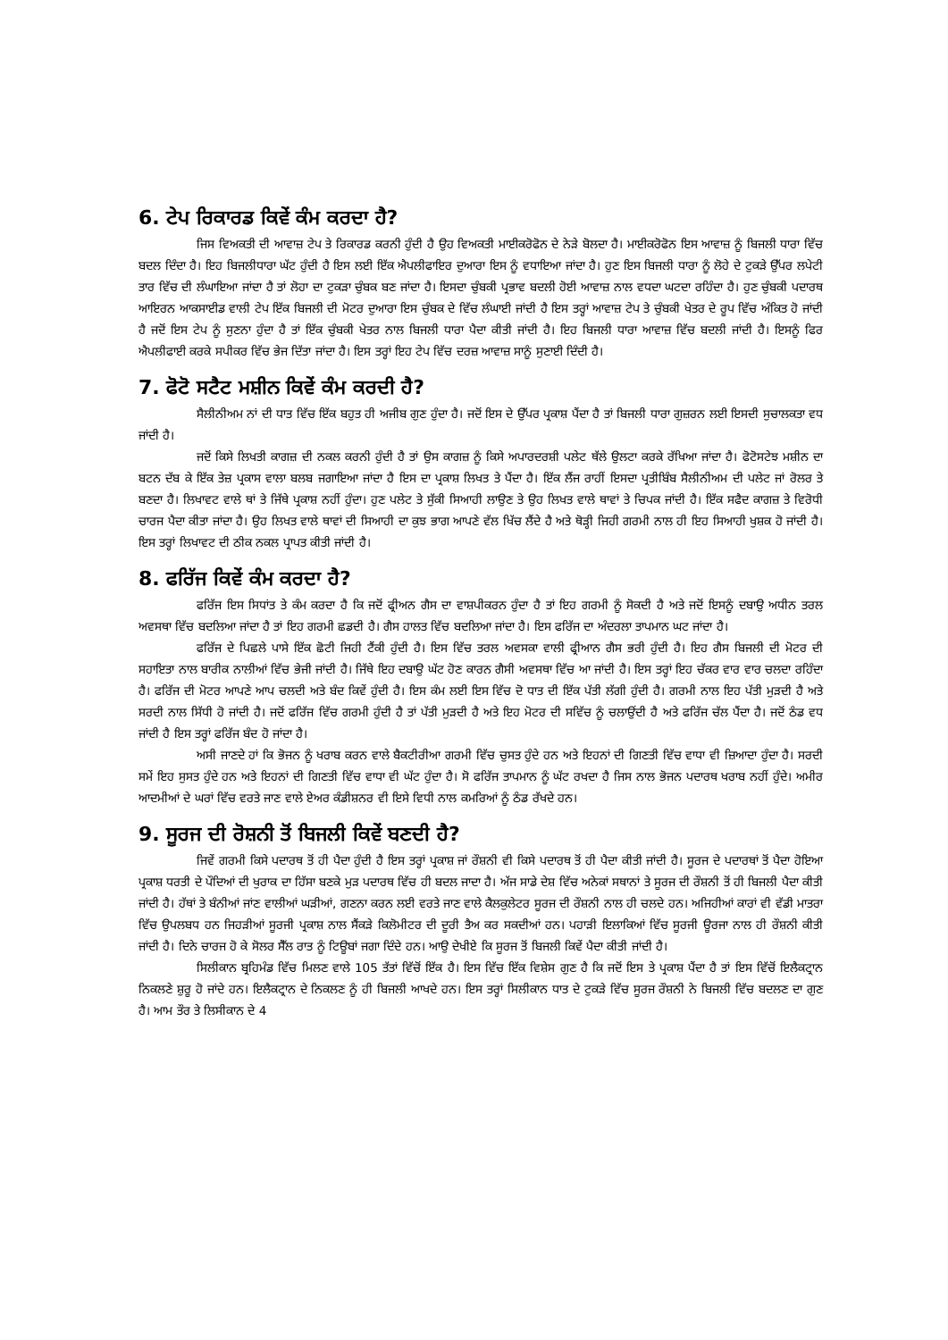6. ਟੇਪ ਰਿਕਾਰਡ ਕਿਵੇਂ ਕੰਮ ਕਰਦਾ ਹੈ?
ਜਿਸ ਵਿਅਕਤੀ ਦੀ ਆਵਾਜ਼ ਟੇਪ ਤੇ ਰਿਕਾਰਡ ਕਰਨੀ ਹੁੰਦੀ ਹੈ ਉਹ ਵਿਅਕਤੀ ਮਾਈਕਰੋਫੋਨ ਦੇ ਨੇੜੇ ਬੋਲਦਾ ਹੈ। ਮਾਈਕਰੋਫੋਨ ਇਸ ਆਵਾਜ਼ ਨੂੰ ਬਿਜਲੀ ਧਾਰਾ ਵਿੱਚ ਬਦਲ ਦਿੰਦਾ ਹੈ। ਇਹ ਬਿਜਲੀਧਾਰਾ ਘੱਟ ਹੁੰਦੀ ਹੈ ਇਸ ਲਈ ਇੱਕ ਐਪਲੀਫਾਇਰ ਦੁਆਰਾ ਇਸ ਨੂੰ ਵਧਾਇਆ ਜਾਂਦਾ ਹੈ। ਹੁਣ ਇਸ ਬਿਜਲੀ ਧਾਰਾ ਨੂੰ ਲੋਹੇ ਦੇ ਟੁਕੜੇ ਉੱਪਰ ਲਪੇਟੀ ਤਾਰ ਵਿੱਚ ਦੀ ਲੰਘਾਇਆ ਜਾਂਦਾ ਹੈ ਤਾਂ ਲੋਹਾ ਦਾ ਟੁਕੜਾ ਚੁੰਬਕ ਬਣ ਜਾਂਦਾ ਹੈ। ਇਸਦਾ ਚੁੰਬਕੀ ਪ੍ਰਭਾਵ ਬਦਲੀ ਹੋਈ ਆਵਾਜ਼ ਨਾਲ ਵਧਦਾ ਘਟਦਾ ਰਹਿੰਦਾ ਹੈ। ਹੁਣ ਚੁੰਬਕੀ ਪਦਾਰਥ ਆਇਰਨ ਆਕਸਾਈਡ ਵਾਲੀ ਟੇਪ ਇੱਕ ਬਿਜਲੀ ਦੀ ਮੋਟਰ ਦੁਆਰਾ ਇਸ ਚੁੰਬਕ ਦੇ ਵਿੱਚ ਲੰਘਾਈ ਜਾਂਦੀ ਹੈ ਇਸ ਤਰ੍ਹਾਂ ਆਵਾਜ਼ ਟੇਪ ਤੇ ਚੁੰਬਕੀ ਖੇਤਰ ਦੇ ਰੂਪ ਵਿੱਚ ਅੰਕਿਤ ਹੋ ਜਾਂਦੀ ਹੈ ਜਦੋਂ ਇਸ ਟੇਪ ਨੂੰ ਸੁਣਨਾ ਹੁੰਦਾ ਹੈ ਤਾਂ ਇੱਕ ਚੁੰਬਕੀ ਖੇਤਰ ਨਾਲ ਬਿਜਲੀ ਧਾਰਾ ਪੈਦਾ ਕੀਤੀ ਜਾਂਦੀ ਹੈ। ਇਹ ਬਿਜਲੀ ਧਾਰਾ ਆਵਾਜ਼ ਵਿੱਚ ਬਦਲੀ ਜਾਂਦੀ ਹੈ। ਇਸਨੂੰ ਫਿਰ ਐਪਲੀਫਾਈ ਕਰਕੇ ਸਪੀਕਰ ਵਿੱਚ ਭੇਜ ਦਿੱਤਾ ਜਾਂਦਾ ਹੈ। ਇਸ ਤਰ੍ਹਾਂ ਇਹ ਟੇਪ ਵਿੱਚ ਦਰਜ਼ ਆਵਾਜ਼ ਸਾਨੂੰ ਸੁਣਾਈ ਦਿੰਦੀ ਹੈ।
7. ਫੋਟੋ ਸਟੈਟ ਮਸ਼ੀਨ ਕਿਵੇਂ ਕੰਮ ਕਰਦੀ ਹੈ?
ਸੈਲੀਨੀਅਮ ਨਾਂ ਦੀ ਧਾਤ ਵਿੱਚ ਇੱਕ ਬਹੁਤ ਹੀ ਅਜੀਬ ਗੁਣ ਹੁੰਦਾ ਹੈ। ਜਦੋਂ ਇਸ ਦੇ ਉੱਪਰ ਪ੍ਰਕਾਸ਼ ਪੈਂਦਾ ਹੈ ਤਾਂ ਬਿਜਲੀ ਧਾਰਾ ਗੁਜ਼ਰਨ ਲਈ ਇਸਦੀ ਸੁਚਾਲਕਤਾ ਵਧ ਜਾਂਦੀ ਹੈ।
ਜਦੋਂ ਕਿਸੇ ਲਿਖਤੀ ਕਾਗਜ਼ ਦੀ ਨਕਲ ਕਰਨੀ ਹੁੰਦੀ ਹੈ ਤਾਂ ਉਸ ਕਾਗਜ਼ ਨੂੰ ਕਿਸੇ ਅਪਾਰਦਰਸ਼ੀ ਪਲੇਟ ਥੱਲੇ ਉਲਟਾ ਕਰਕੇ ਰੱਖਿਆ ਜਾਂਦਾ ਹੈ। ਫੋਟੋਸਟੇਝ ਮਸ਼ੀਨ ਦਾ ਬਟਨ ਦੱਬ ਕੇ ਇੱਕ ਤੇਜ਼ ਪ੍ਰਕਾਸ ਵਾਲਾ ਬਲਬ ਜਗਾਇਆ ਜਾਂਦਾ ਹੈ ਇਸ ਦਾ ਪ੍ਰਕਾਸ਼ ਲਿਖਤ ਤੇ ਪੈਂਦਾ ਹੈ। ਇੱਕ ਲੈਂਜ ਰਾਹੀਂ ਇਸਦਾ ਪ੍ਰਤੀਬਿੰਬ ਸੈਲੀਨੀਅਮ ਦੀ ਪਲੇਟ ਜਾਂ ਰੋਲਰ ਤੇ ਬਣਦਾ ਹੈ। ਲਿਖਾਵਟ ਵਾਲੇ ਥਾਂ ਤੇ ਜਿੱਥੇ ਪ੍ਰਕਾਸ਼ ਨਹੀਂ ਹੁੰਦਾ। ਹੁਣ ਪਲੇਟ ਤੇ ਸੁੱਕੀ ਸਿਆਹੀ ਲਾਉਣ ਤੇ ਉਹ ਲਿਖਤ ਵਾਲੇ ਥਾਵਾਂ ਤੇ ਚਿਪਕ ਜਾਂਦੀ ਹੈ। ਇੱਕ ਸਫੈਦ ਕਾਗਜ਼ ਤੇ ਵਿਰੋਧੀ ਚਾਰਜ ਪੈਦਾ ਕੀਤਾ ਜਾਂਦਾ ਹੈ। ਉਹ ਲਿਖਤ ਵਾਲੇ ਥਾਵਾਂ ਦੀ ਸਿਆਹੀ ਦਾ ਕੁਝ ਭਾਗ ਆਪਣੇ ਵੱਲ ਖਿੱਚ ਲੈਂਦੇ ਹੈ ਅਤੇ ਥੋੜ੍ਹੀ ਜਿਹੀ ਗਰਮੀ ਨਾਲ ਹੀ ਇਹ ਸਿਆਹੀ ਖੁਸ਼ਕ ਹੋ ਜਾਂਦੀ ਹੈ। ਇਸ ਤਰ੍ਹਾਂ ਲਿਖਾਵਟ ਦੀ ਠੀਕ ਨਕਲ ਪ੍ਰਾਪਤ ਕੀਤੀ ਜਾਂਦੀ ਹੈ।
8. ਫਰਿੱਜ ਕਿਵੇਂ ਕੰਮ ਕਰਦਾ ਹੈ?
ਫਰਿੱਜ ਇਸ ਸਿਧਾਂਤ ਤੇ ਕੰਮ ਕਰਦਾ ਹੈ ਕਿ ਜਦੋਂ ਫ੍ਰੀਅਨ ਗੈਸ ਦਾ ਵਾਸ਼ਪੀਕਰਨ ਹੁੰਦਾ ਹੈ ਤਾਂ ਇਹ ਗਰਮੀ ਨੂੰ ਸੋਕਦੀ ਹੈ ਅਤੇ ਜਦੋਂ ਇਸਨੂੰ ਦਬਾਉ ਅਧੀਨ ਤਰਲ ਅਵਸਥਾ ਵਿੱਚ ਬਦਲਿਆ ਜਾਂਦਾ ਹੈ ਤਾਂ ਇਹ ਗਰਮੀ ਛਡਦੀ ਹੈ। ਗੈਸ ਹਾਲਤ ਵਿੱਚ ਬਦਲਿਆ ਜਾਂਦਾ ਹੈ। ਇਸ ਫਰਿੱਜ ਦਾ ਅੰਦਰਲਾ ਤਾਪਮਾਨ ਘਟ ਜਾਂਦਾ ਹੈ।
ਫਰਿੱਜ ਦੇ ਪਿਛਲੇ ਪਾਸੇ ਇੱਕ ਛੋਟੀ ਜਿਹੀ ਟੈਂਕੀ ਹੁੰਦੀ ਹੈ। ਇਸ ਵਿੱਚ ਤਰਲ ਅਵਸਕਾ ਵਾਲੀ ਫ੍ਰੀਆਨ ਗੈਸ ਭਰੀ ਹੁੰਦੀ ਹੈ। ਇਹ ਗੈਸ ਬਿਜਲੀ ਦੀ ਮੋਟਰ ਦੀ ਸਹਾਇਤਾ ਨਾਲ ਬਾਰੀਕ ਨਾਲੀਆਂ ਵਿੱਚ ਭੇਜੀ ਜਾਂਦੀ ਹੈ। ਜਿੱਥੇ ਇਹ ਦਬਾਉ ਘੱਟ ਹੋਣ ਕਾਰਨ ਗੈਸੀ ਅਵਸਥਾ ਵਿੱਚ ਆ ਜਾਂਦੀ ਹੈ। ਇਸ ਤਰ੍ਹਾਂ ਇਹ ਚੱਕਰ ਵਾਰ ਵਾਰ ਚਲਦਾ ਰਹਿੰਦਾ ਹੈ। ਫਰਿੱਜ ਦੀ ਮੋਟਰ ਆਪਣੇ ਆਪ ਚਲਦੀ ਅਤੇ ਬੰਦ ਕਿਵੇਂ ਹੁੰਦੀ ਹੈ। ਇਸ ਕੰਮ ਲਈ ਇਸ ਵਿੱਚ ਦੋ ਧਾਤ ਦੀ ਇੱਕ ਪੱਤੀ ਲੱਗੀ ਹੁੰਦੀ ਹੈ। ਗਰਮੀ ਨਾਲ ਇਹ ਪੱਤੀ ਮੁੜਦੀ ਹੈ ਅਤੇ ਸਰਦੀ ਨਾਲ ਸਿੱਧੀ ਹੋ ਜਾਂਦੀ ਹੈ। ਜਦੋਂ ਫਰਿੱਜ ਵਿੱਚ ਗਰਮੀ ਹੁੰਦੀ ਹੈ ਤਾਂ ਪੱਤੀ ਮੁੜਦੀ ਹੈ ਅਤੇ ਇਹ ਮੋਟਰ ਦੀ ਸਵਿੱਚ ਨੂੰ ਚਲਾਉਂਦੀ ਹੈ ਅਤੇ ਫਰਿੱਜ ਚੱਲ ਪੈਂਦਾ ਹੈ। ਜਦੋਂ ਠੰਡ ਵਧ ਜਾਂਦੀ ਹੈ ਇਸ ਤਰ੍ਹਾਂ ਫਰਿੱਜ ਬੰਦ ਹੋ ਜਾਂਦਾ ਹੈ।
ਅਸੀ ਜਾਣਦੇ ਹਾਂ ਕਿ ਭੋਜਨ ਨੂੰ ਖਰਾਬ ਕਰਨ ਵਾਲੇ ਬੈਕਟੀਰੀਆ ਗਰਮੀ ਵਿੱਚ ਚੁਸਤ ਹੁੰਦੇ ਹਨ ਅਤੇ ਇਹਨਾਂ ਦੀ ਗਿਣਤੀ ਵਿੱਚ ਵਾਧਾ ਵੀ ਜ਼ਿਆਦਾ ਹੁੰਦਾ ਹੈ। ਸਰਦੀ ਸਮੇਂ ਇਹ ਸੁਸਤ ਹੁੰਦੇ ਹਨ ਅਤੇ ਇਹਨਾਂ ਦੀ ਗਿਣਤੀ ਵਿੱਚ ਵਾਧਾ ਵੀ ਘੱਟ ਹੁੰਦਾ ਹੈ। ਸੋ ਫਰਿੱਜ ਤਾਪਮਾਨ ਨੂੰ ਘੱਟ ਰਖਦਾ ਹੈ ਜਿਸ ਨਾਲ ਭੋਜਨ ਪਦਾਰਥ ਖਰਾਬ ਨਹੀਂ ਹੁੰਦੇ। ਅਮੀਰ ਆਦਮੀਆਂ ਦੇ ਘਰਾਂ ਵਿੱਚ ਵਰਤੇ ਜਾਣ ਵਾਲੇ ਏਅਰ ਕੰਡੀਸ਼ਨਰ ਵੀ ਇਸੇ ਵਿਧੀ ਨਾਲ ਕਮਰਿਆਂ ਨੂੰ ਠੰਡ ਰੱਖਦੇ ਹਨ।
9. ਸੂਰਜ ਦੀ ਰੋਸ਼ਨੀ ਤੋਂ ਬਿਜਲੀ ਕਿਵੇਂ ਬਣਦੀ ਹੈ?
ਜਿਵੇਂ ਗਰਮੀ ਕਿਸੇ ਪਦਾਰਥ ਤੋਂ ਹੀ ਪੈਦਾ ਹੁੰਦੀ ਹੈ ਇਸ ਤਰ੍ਹਾਂ ਪ੍ਰਕਾਸ਼ ਜਾਂ ਰੌਸ਼ਨੀ ਵੀ ਕਿਸੇ ਪਦਾਰਥ ਤੋਂ ਹੀ ਪੈਦਾ ਕੀਤੀ ਜਾਂਦੀ ਹੈ। ਸੂਰਜ ਦੇ ਪਦਾਰਥਾਂ ਤੋਂ ਪੈਦਾ ਹੋਇਆ ਪ੍ਰਕਾਸ਼ ਧਰਤੀ ਦੇ ਪੌਦਿਆਂ ਦੀ ਖੁਰਾਕ ਦਾ ਹਿੱਸਾ ਬਣਕੇ ਮੁੜ ਪਦਾਰਥ ਵਿੱਚ ਹੀ ਬਦਲ ਜਾਦਾ ਹੈ। ਅੱਜ ਸਾਡੇ ਦੇਸ਼ ਵਿੱਚ ਅਨੇਕਾਂ ਸਥਾਨਾਂ ਤੇ ਸੂਰਜ ਦੀ ਰੌਸ਼ਨੀ ਤੋਂ ਹੀ ਬਿਜਲੀ ਪੈਦਾ ਕੀਤੀ ਜਾਂਦੀ ਹੈ। ਹੱਥਾਂ ਤੇ ਬੰਨੀਆਂ ਜਾਂਣ ਵਾਲੀਆਂ ਘੜੀਆਂ, ਗਣਨਾ ਕਰਨ ਲਈ ਵਰਤੇ ਜਾਣ ਵਾਲੇ ਕੈਲਕੁਲੇਟਰ ਸੂਰਜ ਦੀ ਰੌਸ਼ਨੀ ਨਾਲ ਹੀ ਚਲਦੇ ਹਨ। ਅਜਿਹੀਆਂ ਕਾਰਾਂ ਵੀ ਵੱਡੀ ਮਾਤਰਾ ਵਿੱਚ ਉਪਲਬਧ ਹਨ ਜਿਹੜੀਆਂ ਸੂਰਜੀ ਪ੍ਰਕਾਸ਼ ਨਾਲ ਸੈਂਕੜੇ ਕਿਲੋਮੀਟਰ ਦੀ ਦੂਰੀ ਤੈਅ ਕਰ ਸਕਦੀਆਂ ਹਨ। ਪਹਾੜੀ ਇਲਾਕਿਆਂ ਵਿੱਚ ਸੂਰਜੀ ਊਰਜਾ ਨਾਲ ਹੀ ਰੌਸ਼ਨੀ ਕੀਤੀ ਜਾਂਦੀ ਹੈ। ਦਿਨੇ ਚਾਰਜ ਹੋ ਕੇ ਸੋਲਰ ਸੈੱਲ ਰਾਤ ਨੂੰ ਟਿਊਬਾਂ ਜਗਾ ਦਿੰਦੇ ਹਨ। ਆਉ ਦੇਖੀਏ ਕਿ ਸੂਰਜ ਤੋਂ ਬਿਜਲੀ ਕਿਵੇਂ ਪੈਦਾ ਕੀਤੀ ਜਾਂਦੀ ਹੈ।
ਸਿਲੀਕਾਨ ਬ੍ਰਹਿਮੰਡ ਵਿੱਚ ਮਿਲਣ ਵਾਲੇ 105 ਤੱਤਾਂ ਵਿੱਚੋਂ ਇੱਕ ਹੈ। ਇਸ ਵਿੱਚ ਇੱਕ ਵਿਸ਼ੇਸ ਗੁਣ ਹੈ ਕਿ ਜਦੋਂ ਇਸ ਤੇ ਪ੍ਰਕਾਸ਼ ਪੈਂਦਾ ਹੈ ਤਾਂ ਇਸ ਵਿੱਚੋਂ ਇਲੈਕਟ੍ਰਾਨ ਨਿਕਲਣੇ ਸ਼ੁਰੂ ਹੋ ਜਾਂਦੇ ਹਨ। ਇਲੈਕਟ੍ਰਾਨ ਦੇ ਨਿਕਲਣ ਨੂੰ ਹੀ ਬਿਜਲੀ ਆਖਦੇ ਹਨ। ਇਸ ਤਰ੍ਹਾਂ ਸਿਲੀਕਾਨ ਧਾਤ ਦੇ ਟੁਕੜੇ ਵਿੱਚ ਸੂਰਜ ਰੌਸ਼ਨੀ ਨੇ ਬਿਜਲੀ ਵਿੱਚ ਬਦਲਣ ਦਾ ਗੁਣ ਹੈ। ਆਮ ਤੌਰ ਤੇ ਲਿਸੀਕਾਨ ਦੇ 4